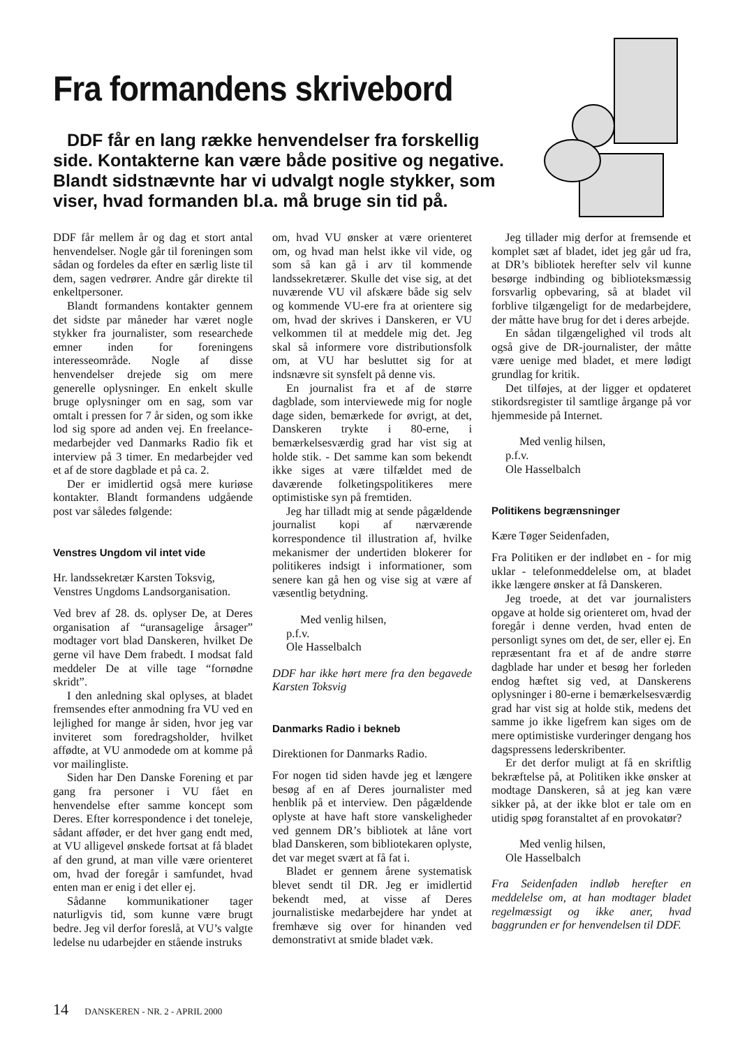Fra formandens skrivebord
DDF får en lang række henvendelser fra forskellig side. Kontakterne kan være både positive og negative. Blandt sidstnævnte har vi udvalgt nogle stykker, som viser, hvad formanden bl.a. må bruge sin tid på.
DDF får mellem år og dag et stort antal henvendelser. Nogle går til foreningen som sådan og fordeles da efter en særlig liste til dem, sagen vedrører. Andre går direkte til enkeltpersoner.
Blandt formandens kontakter gennem det sidste par måneder har været nogle stykker fra journalister, som researchede emner inden for foreningens interesseområde. Nogle af disse henvendelser drejede sig om mere generelle oplysninger. En enkelt skulle bruge oplysninger om en sag, som var omtalt i pressen for 7 år siden, og som ikke lod sig spore ad anden vej. En freelance-medarbejder ved Danmarks Radio fik et interview på 3 timer. En medarbejder ved et af de store dagblade et på ca. 2.
Der er imidlertid også mere kuriøse kontakter. Blandt formandens udgående post var således følgende:
Venstres Ungdom vil intet vide
Hr. landssekretær Karsten Toksvig,
Venstres Ungdoms Landsorganisation.
Ved brev af 28. ds. oplyser De, at Deres organisation af “uransagelige årsager” modtager vort blad Danskeren, hvilket De gerne vil have Dem frabedt. I modsat fald meddeler De at ville tage “fornødne skridt”.
I den anledning skal oplyses, at bladet fremsendes efter anmodning fra VU ved en lejlighed for mange år siden, hvor jeg var inviteret som foredragsholder, hvilket affødte, at VU anmodede om at komme på vor mailingliste.
Siden har Den Danske Forening et par gang fra personer i VU fået en henvendelse efter samme koncept som Deres. Efter korrespondence i det toneleje, sådant afføder, er det hver gang endt med, at VU alligevel ønskede fortsat at få bladet af den grund, at man ville være orienteret om, hvad der foregår i samfundet, hvad enten man er enig i det eller ej.
Sådanne kommunikationer tager naturligvis tid, som kunne være brugt bedre. Jeg vil derfor foreslå, at VU’s valgte ledelse nu udarbejder en stående instruks
om, hvad VU ønsker at være orienteret om, og hvad man helst ikke vil vide, og som så kan gå i arv til kommende landssekretærer. Skulle det vise sig, at det nuværende VU vil afskære både sig selv og kommende VU-ere fra at orientere sig om, hvad der skrives i Danskeren, er VU velkommen til at meddele mig det. Jeg skal så informere vore distributionsfolk om, at VU har besluttet sig for at indsnævre sit synsfelt på denne vis.
En journalist fra et af de større dagblade, som interviewede mig for nogle dage siden, bemærkede for øvrigt, at det, Danskeren trykte i 80-erne, i bemærkelsesværdig grad har vist sig at holde stik. - Det samme kan som bekendt ikke siges at være tilfældet med de daværende folketingspolitikeres mere optimistiske syn på fremtiden.
Jeg har tilladt mig at sende pågældende journalist kopi af nærværende korrespondence til illustration af, hvilke mekanismer der undertiden blokerer for politikeres indsigt i informationer, som senere kan gå hen og vise sig at være af væsentlig betydning.
Med venlig hilsen,
p.f.v.
Ole Hasselbalch
DDF har ikke hørt mere fra den begavede Karsten Toksvig
Danmarks Radio i bekneb
Direktionen for Danmarks Radio.
For nogen tid siden havde jeg et længere besøg af en af Deres journalister med henblik på et interview. Den pågældende oplyste at have haft store vanskeligheder ved gennem DR’s bibliotek at låne vort blad Danskeren, som bibliotekaren oplyste, det var meget svært at få fat i.
Bladet er gennem årene systematisk blevet sendt til DR. Jeg er imidlertid bekendt med, at visse af Deres journalistiske medarbejdere har yndet at fremhæve sig over for hinanden ved demonstrativt at smide bladet væk.
Jeg tillader mig derfor at fremsende et komplet sæt af bladet, idet jeg går ud fra, at DR’s bibliotek herefter selv vil kunne besørge indbinding og biblioteksmæssig forsvarlig opbevaring, så at bladet vil forblive tilgængeligt for de medarbejdere, der måtte have brug for det i deres arbejde.
En sådan tilgængelighed vil trods alt også give de DR-journalister, der måtte være uenige med bladet, et mere lødigt grundlag for kritik.
Det tilføjes, at der ligger et opdateret stikordsregister til samtlige årgange på vor hjemmeside på Internet.
Med venlig hilsen,
p.f.v.
Ole Hasselbalch
Politikens begrænsninger
Kære Tøger Seidenfaden,
Fra Politiken er der indløbet en - for mig uklar - telefonmeddelelse om, at bladet ikke længere ønsker at få Danskeren.
Jeg troede, at det var journalisters opgave at holde sig orienteret om, hvad der foregår i denne verden, hvad enten de personligt synes om det, de ser, eller ej. En repræsentant fra et af de andre større dagblade har under et besøg her forleden endog hæftet sig ved, at Danskerens oplysninger i 80-erne i bemærkelsesværdig grad har vist sig at holde stik, medens det samme jo ikke ligefrem kan siges om de mere optimistiske vurderinger dengang hos dagspressens lederskribenter.
Er det derfor muligt at få en skriftlig bekræftelse på, at Politiken ikke ønsker at modtage Danskeren, så at jeg kan være sikker på, at der ikke blot er tale om en utidig spøg foranstaltet af en provokatør?
Med venlig hilsen,
Ole Hasselbalch
Fra Seidenfaden indløb herefter en meddelelse om, at han modtager bladet regelmæssigt og ikke aner, hvad baggrunden er for henvendelsen til DDF.
14 DANSKEREN - NR. 2 - APRIL 2000